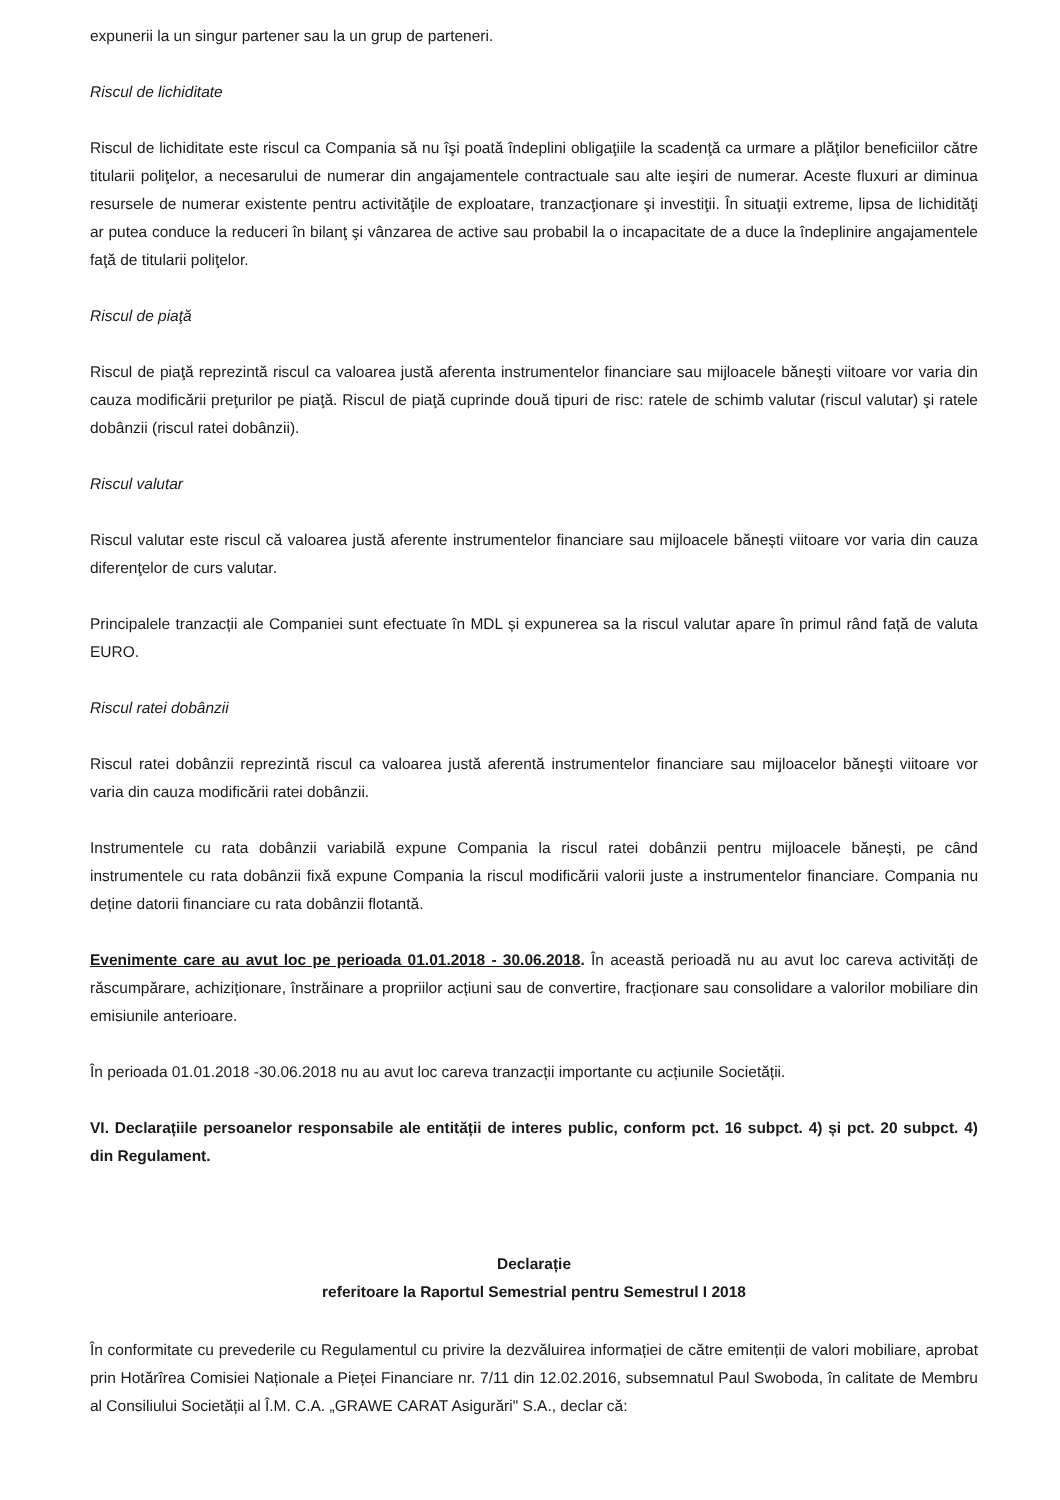expunerii la un singur partener sau la un grup de parteneri.
Riscul de lichiditate
Riscul de lichiditate este riscul ca Compania să nu îşi poată îndeplini obligaţiile la scadenţă ca urmare a plăţilor beneficiilor către titularii poliţelor, a necesarului de numerar din angajamentele contractuale sau alte ieşiri de numerar. Aceste fluxuri ar diminua resursele de numerar existente pentru activităţile de exploatare, tranzacţionare şi investiţii. În situaţii extreme, lipsa de lichidităţi ar putea conduce la reduceri în bilanţ şi vânzarea de active sau probabil la o incapacitate de a duce la îndeplinire angajamentele faţă de titularii poliţelor.
Riscul de piaţă
Riscul de piaţă reprezintă riscul ca valoarea justă aferenta instrumentelor financiare sau mijloacele băneşti viitoare vor varia din cauza modificării preţurilor pe piaţă. Riscul de piaţă cuprinde două tipuri de risc: ratele de schimb valutar (riscul valutar) şi ratele dobânzii (riscul ratei dobânzii).
Riscul valutar
Riscul valutar este riscul că valoarea justă aferente instrumentelor financiare sau mijloacele bănești viitoare vor varia din cauza diferenţelor de curs valutar.
Principalele tranzacții ale Companiei sunt efectuate în MDL și expunerea sa la riscul valutar apare în primul rând față de valuta EURO.
Riscul ratei dobânzii
Riscul ratei dobânzii reprezintă riscul ca valoarea justă aferentă instrumentelor financiare sau mijloacelor băneşti viitoare vor varia din cauza modificării ratei dobânzii.
Instrumentele cu rata dobânzii variabilă expune Compania la riscul ratei dobânzii pentru mijloacele bănești, pe când instrumentele cu rata dobânzii fixă expune Compania la riscul modificării valorii juste a instrumentelor financiare. Compania nu deține datorii financiare cu rata dobânzii flotantă.
Evenimente care au avut loc pe perioada 01.01.2018 - 30.06.2018. În această perioadă nu au avut loc careva activități de răscumpărare, achiziționare, înstrăinare a propriilor acțiuni sau de convertire, fracționare sau consolidare a valorilor mobiliare din emisiunile anterioare.
În perioada 01.01.2018 -30.06.2018 nu au avut loc careva tranzacții importante cu acțiunile Societății.
VI. Declarațiile persoanelor responsabile ale entității de interes public, conform pct. 16 subpct. 4) și pct. 20 subpct. 4) din Regulament.
Declarație
referitoare la Raportul Semestrial pentru Semestrul I 2018
În conformitate cu prevederile cu Regulamentul cu privire la dezvăluirea informației de către emitenții de valori mobiliare, aprobat prin Hotărîrea Comisiei Naționale a Pieței Financiare nr. 7/11 din 12.02.2016, subsemnatul Paul Swoboda, în calitate de Membru al Consiliului Societății al Î.M. C.A. „GRAWE CARAT Asigurări" S.A., declar că: